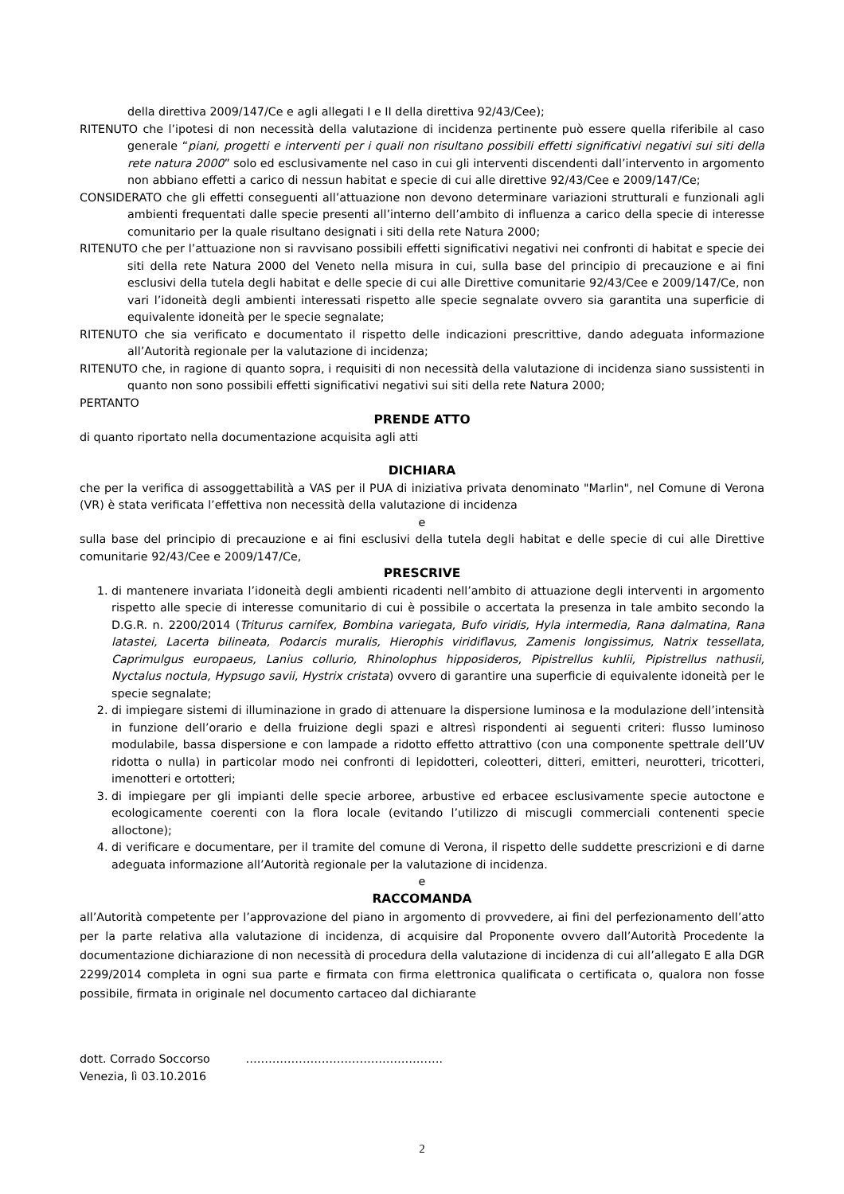della direttiva 2009/147/Ce e agli allegati I e II della direttiva 92/43/Cee);
RITENUTO che l’ipotesi di non necessità della valutazione di incidenza pertinente può essere quella riferibile al caso generale “piani, progetti e interventi per i quali non risultano possibili effetti significativi negativi sui siti della rete natura 2000” solo ed esclusivamente nel caso in cui gli interventi discendenti dall’intervento in argomento non abbiano effetti a carico di nessun habitat e specie di cui alle direttive 92/43/Cee e 2009/147/Ce;
CONSIDERATO che gli effetti conseguenti all’attuazione non devono determinare variazioni strutturali e funzionali agli ambienti frequentati dalle specie presenti all’interno dell’ambito di influenza a carico della specie di interesse comunitario per la quale risultano designati i siti della rete Natura 2000;
RITENUTO che per l’attuazione non si ravvisano possibili effetti significativi negativi nei confronti di habitat e specie dei siti della rete Natura 2000 del Veneto nella misura in cui, sulla base del principio di precauzione e ai fini esclusivi della tutela degli habitat e delle specie di cui alle Direttive comunitarie 92/43/Cee e 2009/147/Ce, non vari l’idoneità degli ambienti interessati rispetto alle specie segnalate ovvero sia garantita una superficie di equivalente idoneità per le specie segnalate;
RITENUTO che sia verificato e documentato il rispetto delle indicazioni prescrittive, dando adeguata informazione all’Autorità regionale per la valutazione di incidenza;
RITENUTO che, in ragione di quanto sopra, i requisiti di non necessità della valutazione di incidenza siano sussistenti in quanto non sono possibili effetti significativi negativi sui siti della rete Natura 2000;
PERTANTO
PRENDE ATTO
di quanto riportato nella documentazione acquisita agli atti
DICHIARA
che per la verifica di assoggettabilità a VAS per il PUA di iniziativa privata denominato "Marlin", nel Comune di Verona (VR) è stata verificata l’effettiva non necessità della valutazione di incidenza
e
sulla base del principio di precauzione e ai fini esclusivi della tutela degli habitat e delle specie di cui alle Direttive comunitarie 92/43/Cee e 2009/147/Ce,
PRESCRIVE
1. di mantenere invariata l’idoneità degli ambienti ricadenti nell’ambito di attuazione degli interventi in argomento rispetto alle specie di interesse comunitario di cui è possibile o accertata la presenza in tale ambito secondo la D.G.R. n. 2200/2014 (Triturus carnifex, Bombina variegata, Bufo viridis, Hyla intermedia, Rana dalmatina, Rana latastei, Lacerta bilineata, Podarcis muralis, Hierophis viridiflavus, Zamenis longissimus, Natrix tessellata, Caprimulgus europaeus, Lanius collurio, Rhinolophus hipposideros, Pipistrellus kuhlii, Pipistrellus nathusii, Nyctalus noctula, Hypsugo savii, Hystrix cristata) ovvero di garantire una superficie di equivalente idoneità per le specie segnalate;
2. di impiegare sistemi di illuminazione in grado di attenuare la dispersione luminosa e la modulazione dell’intensità in funzione dell’orario e della fruizione degli spazi e altresì rispondenti ai seguenti criteri: flusso luminoso modulabile, bassa dispersione e con lampade a ridotto effetto attrattivo (con una componente spettrale dell’UV ridotta o nulla) in particolar modo nei confronti di lepidotteri, coleotteri, ditteri, emitteri, neurotteri, tricotteri, imenotteri e ortotteri;
3. di impiegare per gli impianti delle specie arboree, arbustive ed erbacee esclusivamente specie autoctone e ecologicamente coerenti con la flora locale (evitando l’utilizzo di miscugli commerciali contenenti specie alloctone);
4. di verificare e documentare, per il tramite del comune di Verona, il rispetto delle suddette prescrizioni e di darne adeguata informazione all’Autorità regionale per la valutazione di incidenza.
e
RACCOMANDA
all’Autorità competente per l’approvazione del piano in argomento di provvedere, ai fini del perfezionamento dell’atto per la parte relativa alla valutazione di incidenza, di acquisire dal Proponente ovvero dall’Autorità Procedente la documentazione dichiarazione di non necessità di procedura della valutazione di incidenza di cui all’allegato E alla DGR 2299/2014 completa in ogni sua parte e firmata con firma elettronica qualificata o certificata o, qualora non fosse possibile, firmata in originale nel documento cartaceo dal dichiarante
dott. Corrado Soccorso …………………………………………….
Venezia, lì 03.10.2016
2